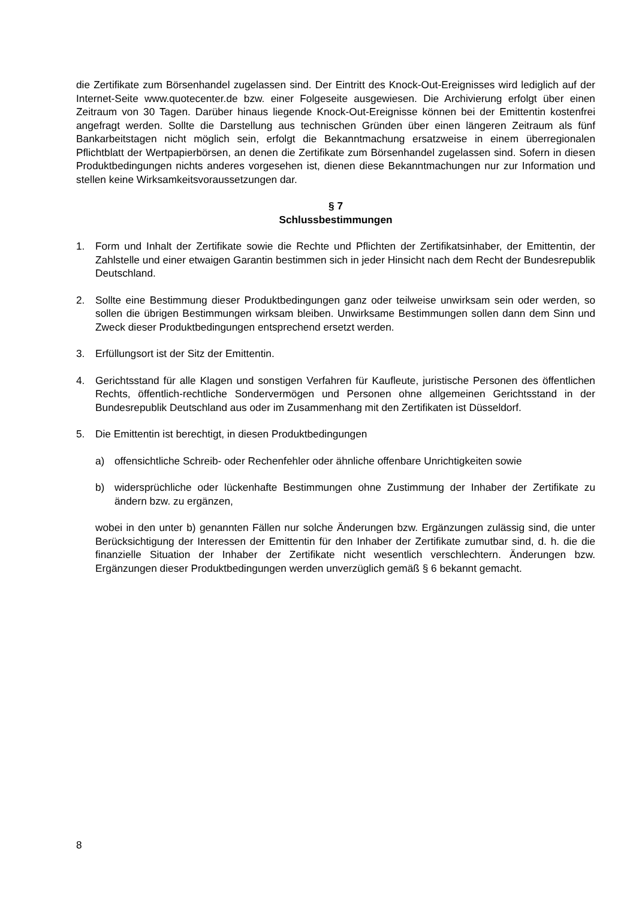die Zertifikate zum Börsenhandel zugelassen sind. Der Eintritt des Knock-Out-Ereignisses wird lediglich auf der Internet-Seite www.quotecenter.de bzw. einer Folgeseite ausgewiesen. Die Archivierung erfolgt über einen Zeitraum von 30 Tagen. Darüber hinaus liegende Knock-Out-Ereignisse können bei der Emittentin kostenfrei angefragt werden. Sollte die Darstellung aus technischen Gründen über einen längeren Zeitraum als fünf Bankarbeitstagen nicht möglich sein, erfolgt die Bekanntmachung ersatzweise in einem überregionalen Pflichtblatt der Wertpapierbörsen, an denen die Zertifikate zum Börsenhandel zugelassen sind. Sofern in diesen Produktbedingungen nichts anderes vorgesehen ist, dienen diese Bekanntmachungen nur zur Information und stellen keine Wirksamkeitsvoraussetzungen dar.
§ 7
Schlussbestimmungen
1. Form und Inhalt der Zertifikate sowie die Rechte und Pflichten der Zertifikatsinhaber, der Emittentin, der Zahlstelle und einer etwaigen Garantin bestimmen sich in jeder Hinsicht nach dem Recht der Bundesrepublik Deutschland.
2. Sollte eine Bestimmung dieser Produktbedingungen ganz oder teilweise unwirksam sein oder werden, so sollen die übrigen Bestimmungen wirksam bleiben. Unwirksame Bestimmungen sollen dann dem Sinn und Zweck dieser Produktbedingungen entsprechend ersetzt werden.
3. Erfüllungsort ist der Sitz der Emittentin.
4. Gerichtsstand für alle Klagen und sonstigen Verfahren für Kaufleute, juristische Personen des öffentlichen Rechts, öffentlich-rechtliche Sondervermögen und Personen ohne allgemeinen Gerichtsstand in der Bundesrepublik Deutschland aus oder im Zusammenhang mit den Zertifikaten ist Düsseldorf.
5. Die Emittentin ist berechtigt, in diesen Produktbedingungen
a) offensichtliche Schreib- oder Rechenfehler oder ähnliche offenbare Unrichtigkeiten sowie
b) widersprüchliche oder lückenhafte Bestimmungen ohne Zustimmung der Inhaber der Zertifikate zu ändern bzw. zu ergänzen,
wobei in den unter b) genannten Fällen nur solche Änderungen bzw. Ergänzungen zulässig sind, die unter Berücksichtigung der Interessen der Emittentin für den Inhaber der Zertifikate zumutbar sind, d. h. die die finanzielle Situation der Inhaber der Zertifikate nicht wesentlich verschlechtern. Änderungen bzw. Ergänzungen dieser Produktbedingungen werden unverzüglich gemäß § 6 bekannt gemacht.
8